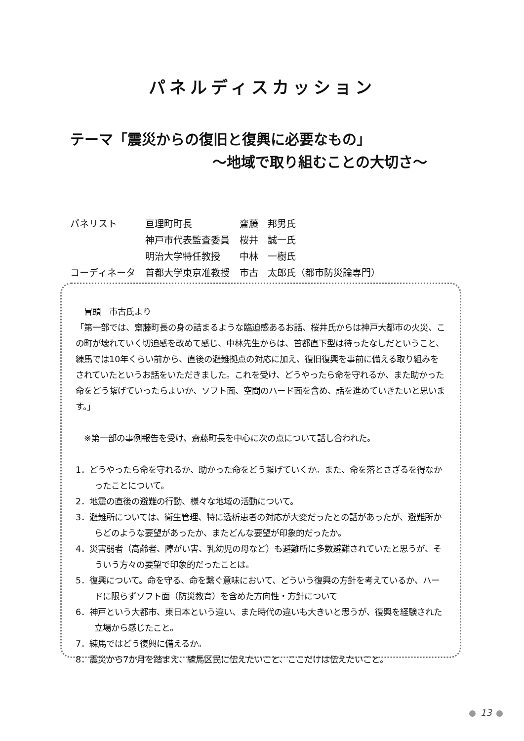パネルディスカッション
テーマ「震災からの復旧と復興に必要なもの」
～地域で取り組むことの大切さ～
| パネリスト | 亘理町町長 | 齋藤 邦男氏 |
| | 神戸市代表監査委員 | 桜井 誠一氏 |
| | 明治大学特任教授 | 中林 一樹氏 |
| コーディネータ | 首都大学東京准教授 | 市古 太郎氏（都市防災論専門） |
　冒頭　市古氏より
「第一部では、齋藤町長の身の詰まるような臨迫感あるお話、桜井氏からは神戸大都市の火災、この町が壊れていく切迫感を改めて感じ、中林先生からは、首都直下型は待ったなしだということ、練馬では10年くらい前から、直後の避難拠点の対応に加え、復旧復興を事前に備える取り組みをされていたというお話をいただきました。これを受け、どうやったら命を守れるか、また助かった命をどう繋げていったらよいか、ソフト面、空間のハード面を含め、話を進めていきたいと思います。」
　※第一部の事例報告を受け、齋藤町長を中心に次の点について話し合われた。
1．どうやったら命を守れるか、助かった命をどう繋げていくか。また、命を落とさざるを得なかったことについて。
2．地震の直後の避難の行動、様々な地域の活動について。
3．避難所については、衛生管理、特に透析患者の対応が大変だったとの話があったが、避難所からどのような要望があったか、またどんな要望が印象的だったか。
4．災害弱者（高齢者、障がい害、乳幼児の母など）も避難所に多数避難されていたと思うが、そういう方々の要望で印象的だったことは。
5．復興について。命を守る、命を繋ぐ意味において、どういう復興の方針を考えているか、ハードに限らずソフト面（防災教育）を含めた方向性・方針について
6．神戸という大都市、東日本という違い、また時代の違いも大きいと思うが、復興を経験された立場から感じたこと。
7．練馬ではどう復興に備えるか。
8．震災から7か月を踏まえ、練馬区民に伝えたいこと、ここだけは伝えたいこと。
13